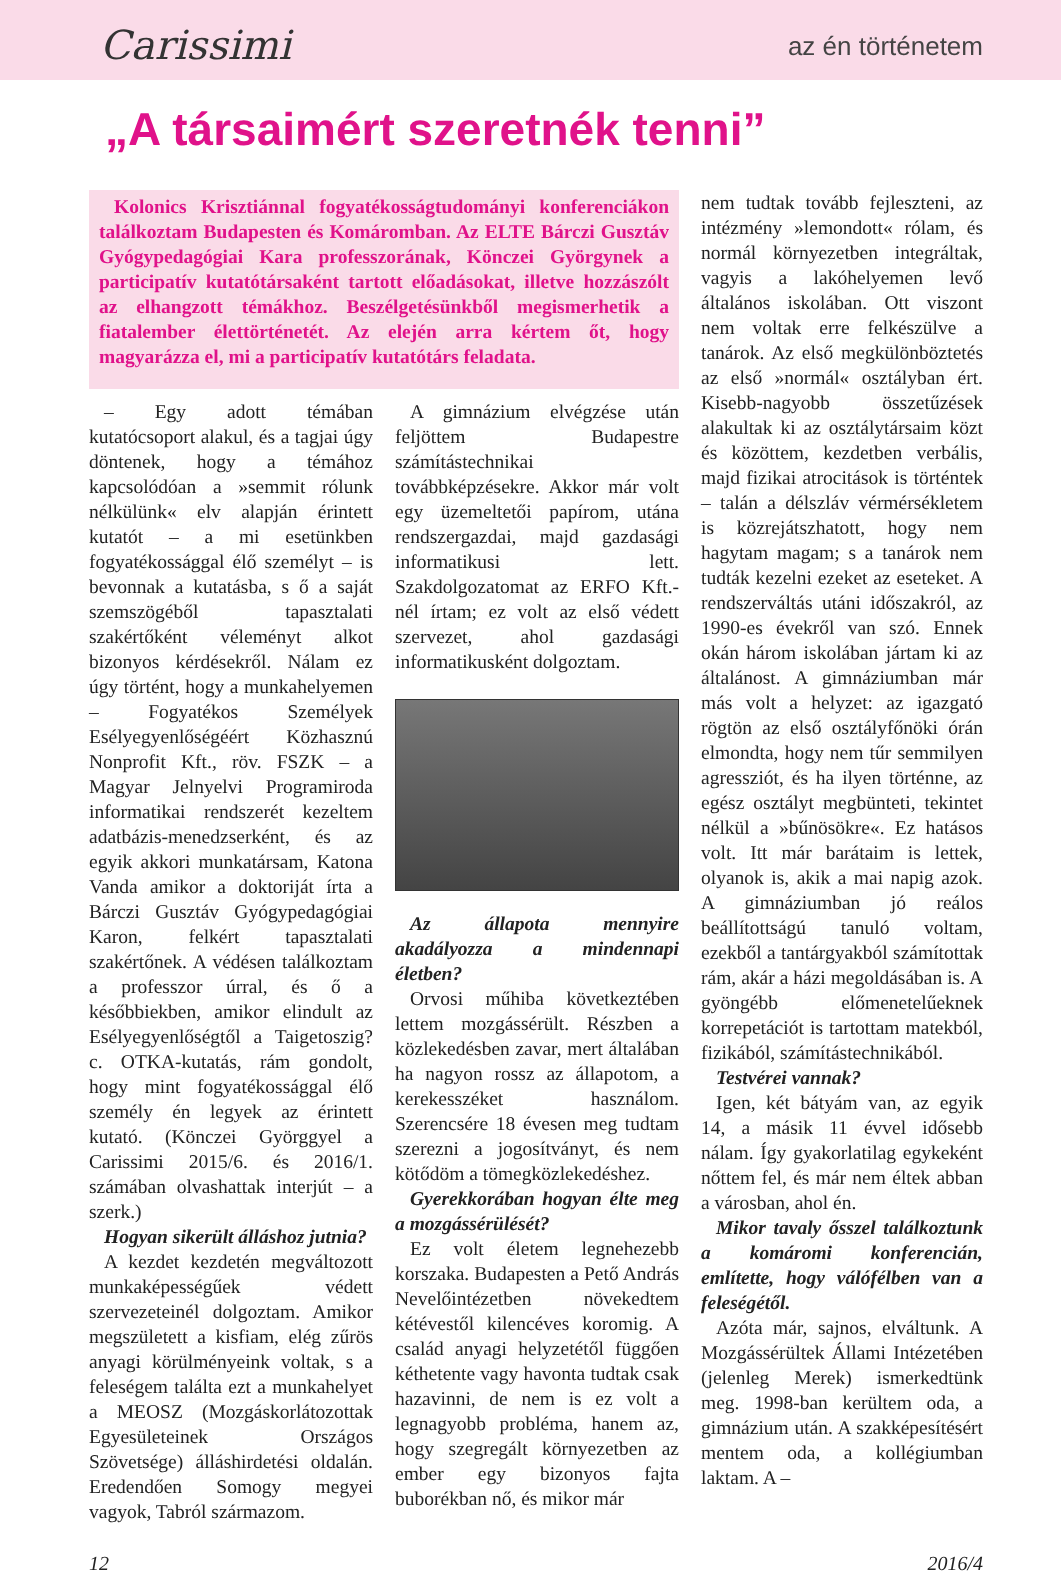Carissimi
az én történetem
„A társaimért szeretnék tenni”
Kolonics Krisztiánnal fogyatékosságtudományi konferenciákon találkoztam Budapesten és Komáromban. Az ELTE Bárczi Gusztáv Gyógypedagógiai Kara professzorának, Könczei Györgynek a participatív kutatótársaként tartott előadásokat, illetve hozzászólt az elhangzott témákhoz. Beszélgetésünkből megismerhetik a fiatalember élettörténetét. Az elején arra kértem őt, hogy magyarázza el, mi a participatív kutatótárs feladata.
– Egy adott témában kutatócsoport alakul, és a tagjai úgy döntenek, hogy a témához kapcsolódóan a »semmit rólunk nélkülünk« elv alapján érintett kutatót – a mi esetünkben fogyatékossággal élő személyt – is bevonnak a kutatásba, s ő a saját szemszögéből tapasztalati szakértőként véleményt alkot bizonyos kérdésekről. Nálam ez úgy történt, hogy a munkahelyemen – Fogyatékos Személyek Esélyegyenlőségéért Közhasznú Nonprofit Kft., röv. FSZK – a Magyar Jelnyelvi Programiroda informatikai rendszerét kezeltem adatbázis-menedzserként, és az egyik akkori munkatársam, Katona Vanda amikor a doktoriját írta a Bárczi Gusztáv Gyógypedagógiai Karon, felkért tapasztalati szakértőnek. A védésen találkoztam a professzor úrral, és ő a későbbiekben, amikor elindult az Esélyegyenlőségtől a Taigetoszig? c. OTKA-kutatás, rám gondolt, hogy mint fogyatékossággal élő személy én legyek az érintett kutató. (Könczei Györggyel a Carissimi 2015/6. és 2016/1. számában olvashattak interjút – a szerk.)
Hogyan sikerült álláshoz jutnia?
A kezdet kezdetén megváltozott munkaképességűek védett szervezeteinél dolgoztam. Amikor megszületett a kisfiam, elég zűrös anyagi körülményeink voltak, s a feleségem találta ezt a munkahelyet a MEOSZ (Mozgáskorlátozottak Egyesületeinek Országos Szövetsége) álláshirdetési oldalán. Eredendően Somogy megyei vagyok, Tabról származom.
A gimnázium elvégzése után feljöttem Budapestre számítástechnikai továbbképzésekre. Akkor már volt egy üzemeltetői papírom, utána rendszergazdai, majd gazdasági informatikusi lett. Szakdolgozatomat az ERFO Kft.-nél írtam; ez volt az első védett szervezet, ahol gazdasági informatikusként dolgoztam.
Az állapota mennyire akadályozza a mindennapi életben?
Orvosi műhiba következtében lettem mozgássérült. Részben a közlekedésben zavar, mert általában ha nagyon rossz az állapotom, a kerekesszéket használom. Szerencsére 18 évesen meg tudtam szerezni a jogosítványt, és nem kötődöm a tömegközlekedéshez.
Gyerekkorában hogyan élte meg a mozgássérülését?
Ez volt életem legnehezebb korszaka. Budapesten a Pető András Nevelőintézetben növekedtem kétévestől kilencéves koromig. A család anyagi helyzetétől függően kéthetente vagy havonta tudtak csak hazavinni, de nem is ez volt a legnagyobb probléma, hanem az, hogy szegregált környezetben az ember egy bizonyos fajta buborékban nő, és mikor már
nem tudtak tovább fejleszteni, az intézmény »lemondott« rólam, és normál környezetben integráltak, vagyis a lakóhelyemen levő általános iskolában. Ott viszont nem voltak erre felkészülve a tanárok. Az első megkülönböztetés az első »normál« osztályban ért. Kisebb-nagyobb összetűzések alakultak ki az osztálytársaim közt és közöttem, kezdetben verbális, majd fizikai atrocitások is történtek – talán a délszláv vérmérsékletem is közrejátszhatott, hogy nem hagytam magam; s a tanárok nem tudták kezelni ezeket az eseteket. A rendszerváltás utáni időszakról, az 1990-es évekről van szó. Ennek okán három iskolában jártam ki az általánost. A gimnáziumban már más volt a helyzet: az igazgató rögtön az első osztályfőnöki órán elmondta, hogy nem tűr semmilyen agressziót, és ha ilyen történne, az egész osztályt megbünteti, tekintet nélkül a »bűnösökre«. Ez hatásos volt. Itt már barátaim is lettek, olyanok is, akik a mai napig azok. A gimnáziumban jó reálos beállítottságú tanuló voltam, ezekből a tantárgyakból számítottak rám, akár a házi megoldásában is. A gyöngébb előmenetelűeknek korrepetációt is tartottam matekból, fizikából, számítástechnikából.
Testvérei vannak?
Igen, két bátyám van, az egyik 14, a másik 11 évvel idősebb nálam. Így gyakorlatilag egykeként nőttem fel, és már nem éltek abban a városban, ahol én.
Mikor tavaly ősszel találkoztunk a komáromi konferencián, említette, hogy válófélben van a feleségétől.
Azóta már, sajnos, elváltunk. A Mozgássérültek Állami Intézetében (jelenleg Merek) ismerkedtünk meg. 1998-ban kerültem oda, a gimnázium után. A szakképesítésért mentem oda, a kollégiumban laktam. A –
12 2016/4